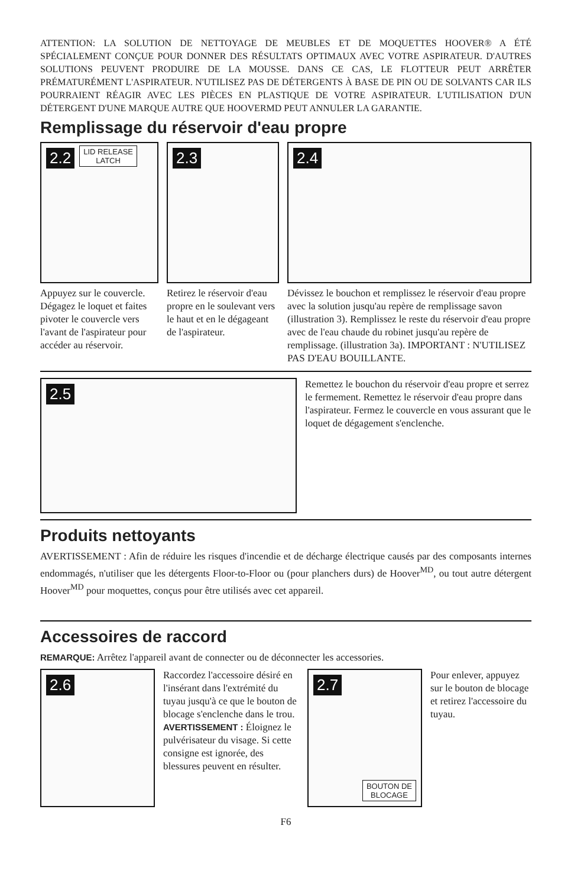ATTENTION: LA SOLUTION DE NETTOYAGE DE MEUBLES ET DE MOQUETTES HOOVER® A ÉTÉ SPÉCIALEMENT CONÇUE POUR DONNER DES RÉSULTATS OPTIMAUX AVEC VOTRE ASPIRATEUR. D'AUTRES SOLUTIONS PEUVENT PRODUIRE DE LA MOUSSE. DANS CE CAS, LE FLOTTEUR PEUT ARRÊTER PRÉMATURÉMENT L'ASPIRATEUR. N'UTILISEZ PAS DE DÉTERGENTS À BASE DE PIN OU DE SOLVANTS CAR ILS POURRAIENT RÉAGIR AVEC LES PIÈCES EN PLASTIQUE DE VOTRE ASPIRATEUR. L'UTILISATION D'UN DÉTERGENT D'UNE MARQUE AUTRE QUE HOOVERMD PEUT ANNULER LA GARANTIE.
Remplissage du réservoir d'eau propre
2.2 LID RELEASE
LATCH
Appuyez sur le couvercle. Dégagez le loquet et faites pivoter le couvercle vers l'avant de l'aspirateur pour accéder au réservoir.
2.3
Retirez le réservoir d'eau propre en le soulevant vers le haut et en le dégageant de l'aspirateur.
2.4
Dévissez le bouchon et remplissez le réservoir d'eau propre avec la solution jusqu'au repère de remplissage savon (illustration 3). Remplissez le reste du réservoir d'eau propre avec de l'eau chaude du robinet jusqu'au repère de remplissage. (illustration 3a). IMPORTANT : N'UTILISEZ PAS D'EAU BOUILLANTE.
2.5
Remettez le bouchon du réservoir d'eau propre et serrez le fermement. Remettez le réservoir d'eau propre dans l'aspirateur. Fermez le couvercle en vous assurant que le loquet de dégagement s'enclenche.
Produits nettoyants
AVERTISSEMENT : Afin de réduire les risques d'incendie et de décharge électrique causés par des composants internes endommagés, n'utiliser que les détergents Floor-to-Floor ou (pour planchers durs) de Hoover<sup>MD</sup>, ou tout autre détergent Hoover<sup>MD</sup> pour moquettes, conçus pour être utilisés avec cet appareil.
Accessoires de raccord
REMARQUE: Arrêtez l'appareil avant de connecter ou de déconnecter les accessories.
2.6
Raccordez l'accessoire désiré en l'insérant dans l'extrémité du tuyau jusqu'à ce que le bouton de blocage s'enclenche dans le trou. AVERTISSEMENT : Éloignez le pulvérisateur du visage. Si cette consigne est ignorée, des blessures peuvent en résulter.
2.7
BOUTON DE
BLOCAGE
Pour enlever, appuyez sur le bouton de blocage et retirez l'accessoire du tuyau.
F6